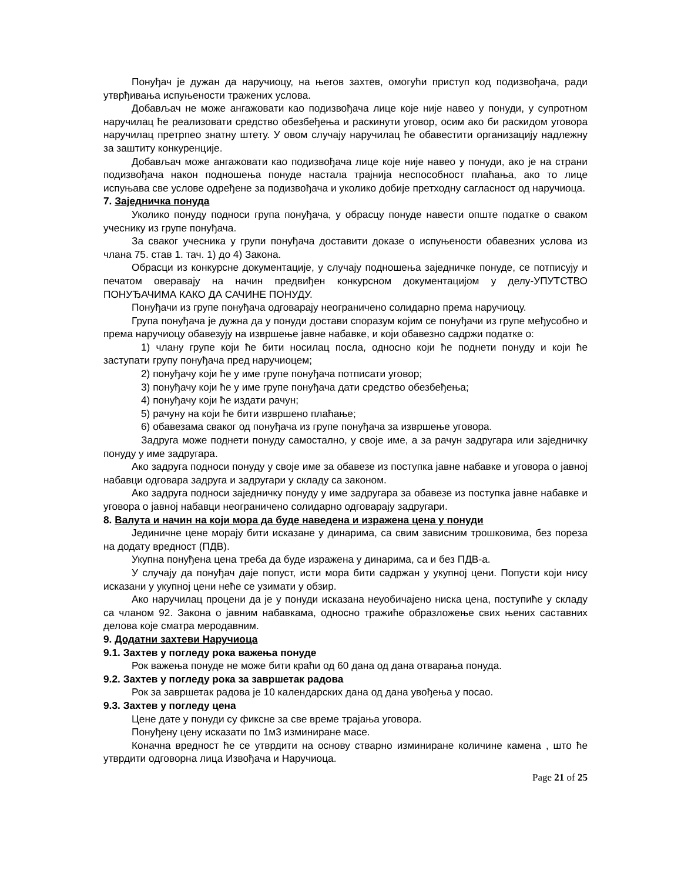Понуђач је дужан да наручиоцу, на његов захтев, омогући приступ код подизвођача, ради утврђивања испуњености тражених услова.
Добављач не може ангажовати као подизвођача лице које није навео у понуди, у супротном наручилац ће реализовати средство обезбеђења и раскинути уговор, осим ако би раскидом уговора наручилац претрпео знатну штету. У овом случају наручилац ће обавестити организацију надлежну за заштиту конкуренције.
Добављач може ангажовати као подизвођача лице које није навео у понуди, ако је на страни подизвођача након подношења понуде настала трајнија неспособност плаћања, ако то лице испуњава све услове одређене за подизвођача и уколико добије претходну сагласност од наручиоца.
7. Заједничка понуда
Уколико понуду подноси група понуђача, у обрасцу понуде навести опште податке о сваком учеснику из групе понуђача.
За сваког учесника у групи понуђача доставити доказе о испуњености обавезних услова из члана 75. став 1. тач. 1) до 4) Закона.
Обрасци из конкурсне документације, у случају подношења заједничке понуде, се потписују и печатом оверавају на начин предвиђен конкурсном документацијом у делу-УПУТСТВО ПОНУЂАЧИМА КАКО ДА САЧИНЕ ПОНУДУ.
Понуђачи из групе понуђача одговарају неограничено солидарно према наручиоцу.
Група понуђача је дужна да у понуди достави споразум којим се понуђачи из групе међусобно и према наручиоцу обавезују на извршење јавне набавке, и који обавезно садржи податке о:
1) члану групе који ће бити носилац посла, односно који ће поднети понуду и који ће заступати групу понуђача пред наручиоцем;
2) понуђачу који ће у име групе понуђача потписати уговор;
3) понуђачу који ће у име групе понуђача дати средство обезбеђења;
4) понуђачу који ће издати рачун;
5) рачуну на који ће бити извршено плаћање;
6) обавезама сваког од понуђача из групе понуђача за извршење уговора.
Задруга може поднети понуду самостално, у своје име, а за рачун задругара или заједничку понуду у име задругара.
Ако задруга подноси понуду у своје име за обавезе из поступка јавне набавке и уговора о јавној набавци одговара задруга и задругари у складу са законом.
Ако задруга подноси заједничку понуду у име задругара за обавезе из поступка јавне набавке и уговора о јавној набавци неограничено солидарно одговарају задругари.
8. Валута и начин на који мора да буде наведена и изражена цена у понуди
Јединичне цене морају бити исказане у динарима, са свим зависним трошковима, без пореза на додату вредност (ПДВ).
Укупна понуђена цена треба да буде изражена у динарима, са и без ПДВ-а.
У случају да понуђач даје попуст, исти мора бити садржан у укупној цени. Попусти који нису исказани у укупној цени неће се узимати у обзир.
Ако наручилац процени да је у понуди исказана неуобичајено ниска цена, поступиће у складу са чланом 92. Закона о јавним набавкама, односно тражиће образложење свих њених саставних делова које сматра меродавним.
9. Додатни захтеви Наручиоца
9.1. Захтев у погледу рока важења понуде
Рок важења понуде не може бити краћи од 60 дана од дана отварања понуда.
9.2. Захтев у погледу рока за завршетак радова
Рок за завршетак радова је 10 календарских дана од дана увођења у посао.
9.3. Захтев у погледу цена
Цене дате у понуди су фиксне за све време трајања уговора.
Понуђену цену исказати по 1м3 изминиране масе.
Коначна вредност ће се утврдити на основу стварно изминиране количине камена , што ће утврдити одговорна лица Извођача и Наручиоца.
Page 21 of 25